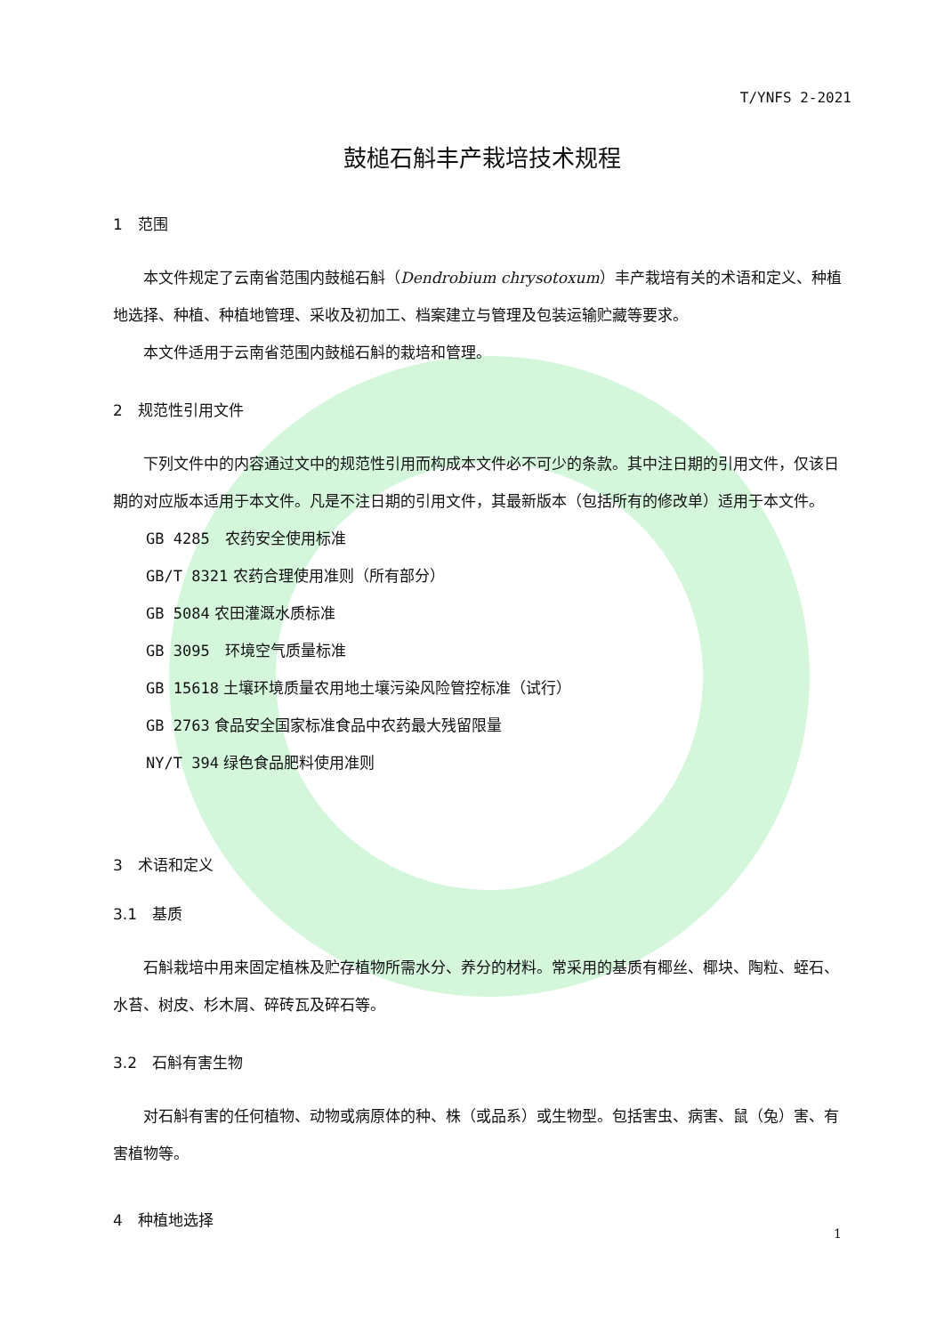T/YNFS 2-2021
鼓槌石斛丰产栽培技术规程
1　范围
本文件规定了云南省范围内鼓槌石斛（Dendrobium chrysotoxum）丰产栽培有关的术语和定义、种植地选择、种植、种植地管理、采收及初加工、档案建立与管理及包装运输贮藏等要求。
本文件适用于云南省范围内鼓槌石斛的栽培和管理。
2　规范性引用文件
下列文件中的内容通过文中的规范性引用而构成本文件必不可少的条款。其中注日期的引用文件，仅该日期的对应版本适用于本文件。凡是不注日期的引用文件，其最新版本（包括所有的修改单）适用于本文件。
GB 4285　农药安全使用标准
GB/T 8321 农药合理使用准则（所有部分）
GB 5084 农田灌溉水质标准
GB 3095　环境空气质量标准
GB 15618 土壤环境质量农用地土壤污染风险管控标准（试行）
GB 2763 食品安全国家标准食品中农药最大残留限量
NY/T 394 绿色食品肥料使用准则
3　术语和定义
3.1　基质
石斛栽培中用来固定植株及贮存植物所需水分、养分的材料。常采用的基质有椰丝、椰块、陶粒、蛭石、水苔、树皮、杉木屑、碎砖瓦及碎石等。
3.2　石斛有害生物
对石斛有害的任何植物、动物或病原体的种、株（或品系）或生物型。包括害虫、病害、鼠（兔）害、有害植物等。
4　种植地选择
1